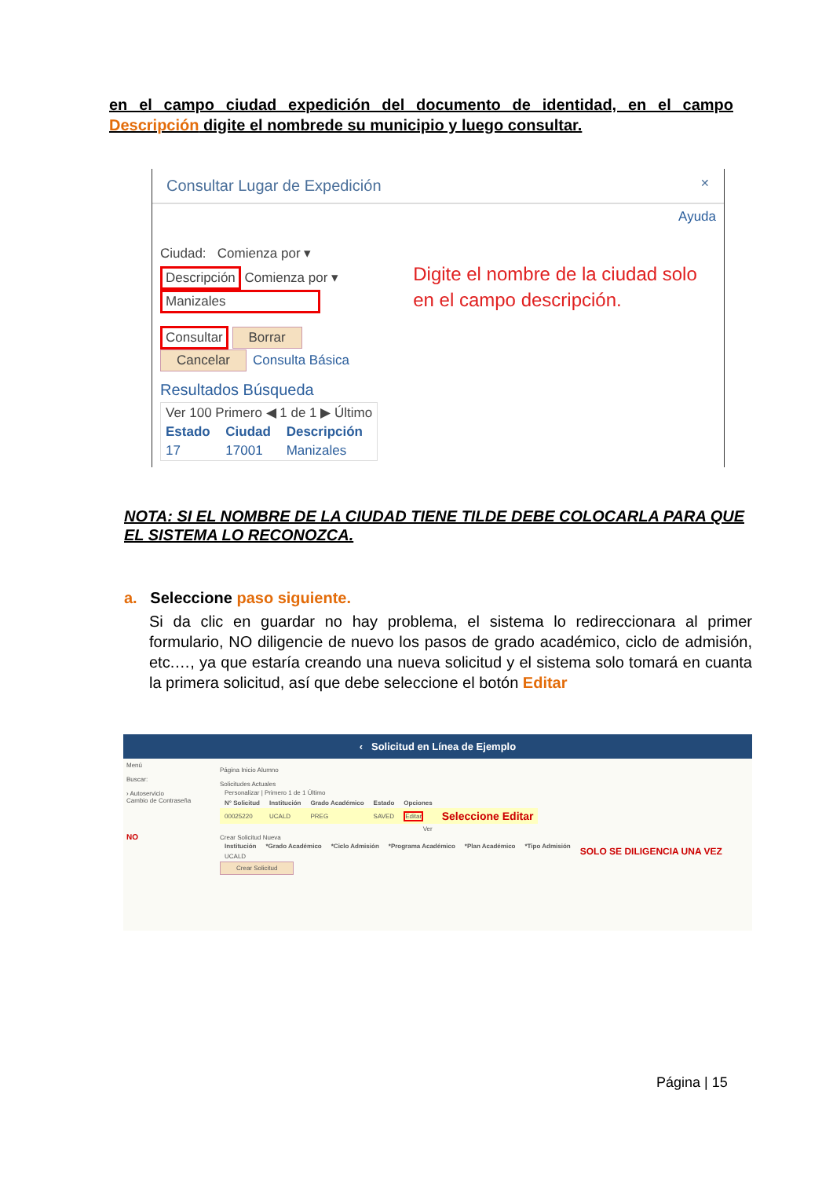en el campo ciudad expedición del documento de identidad, en el campo Descripción digite el nombrede su municipio y luego consultar.
Consultar Lugar de Expedición ✕
Ayuda
Ciudad: Comienza por ▾
Descripción Comienza por ▾ Manizales
Consultar Borrar Cancelar Consulta Básica
Resultados Búsqueda
| Ver 100 Primero ◀ 1 de 1 ▶ Último | | |
| Estado | Ciudad | Descripción |
| 17 | 17001 | Manizales |
Digite el nombre de la ciudad solo en el campo descripción.
NOTA: SI EL NOMBRE DE LA CIUDAD TIENE TILDE DEBE COLOCARLA PARA QUE EL SISTEMA LO RECONOZCA.
a. Seleccione paso siguiente.
Si da clic en guardar no hay problema, el sistema lo redireccionara al primer formulario, NO diligencie de nuevo los pasos de grado académico, ciclo de admisión, etc.…, ya que estaría creando una nueva solicitud y el sistema solo tomará en cuanta la primera solicitud, así que debe seleccione el botón Editar
‹ Solicitud en Línea de Ejemplo
Menú
Buscar:
› Autoservicio
Cambio de Contraseña
NO
Página Inicio Alumno
Solicitudes Actuales
| Personalizar / Primero 1 de 1 Último | | | | | |
| N° Solicitud | Institución | Grado Académico | Estado | Opciones | |
| 00025220 | UCALD | PREG | SAVED | Editar | Seleccione Editar |
| Ver | | | | | |
Crear Solicitud Nueva
| Institución | *Grado Académico | *Ciclo Admisión | *Programa Académico | *Plan Académico | *Tipo Admisión | SOLO SE DILIGENCIA UNA VEZ |
| UCALD | | | | | | |
Crear Solicitud
Página | 15